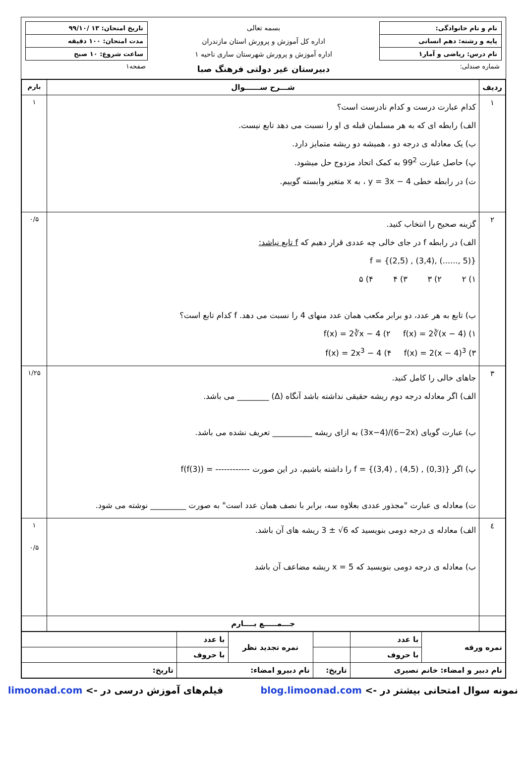نام و نام خانوادگی:
پایه و رشته: دهم انسانی
نام درس: ریاضی و آمار۱
شماره صندلی:
بسمه تعالی
اداره کل آموزش و پرورش استان مازندران
اداره آموزش و پرورش شهرستان ساری ناحیه ۱
دبیرستان غیر دولتی فرهنگ صبا
تاریخ امتحان: ۱۳ /۹۹/۱۰
مدت امتحان: ۱۰۰ دقیقه
ساعت شروع: ۱۰ صبح
صفحه۱
| ردیف | شـــرح ســــــوال | بارم |
| --- | --- | --- |
| ۱ | کدام عبارت درست و کدام نادرست است؟ الف) رابطه ای که به هر مسلمان قبله ی او را نسبت می دهد تابع نیست. ب) یک معادله ی درجه دو ، همیشه دو ریشه متمایز دارد. پ) حاصل عبارت 99<sup>2</sup> به کمک اتحاد مزدوج حل میشود. ت) در رابطه خطی y = 3x − 4 ، به x متغیر وابسته گوییم. | ۱ |
| ۲ | گزینه صحیح را انتخاب کنید. الف) در رابطه f در جای خالی چه عددی قرار دهیم که f تابع نباشد: f = {(2,5) , (3,4), (......, 5)} ۱) ۲ ۲) ۳ ۳) ۴ ۴) ۵ ب) تابع به هر عدد، دو برابر مکعب همان عدد منهای 4 را نسبت می دهد. f کدام تابع است؟ ۱) f(x) = 2∛(x − 4) ۲) f(x) = 2∛x − 4 ۳) f(x) = 2(x − 4)<sup>3</sup> ۴) f(x) = 2x<sup>3</sup> − 4 | ۰/۵ |
| ۳ | جاهای خالی را کامل کنید. الف) اگر معادله درجه دوم ریشه حقیقی نداشته باشد آنگاه (Δ) ________ می باشد. ب) عبارت گویای (3x−4)/(6−2x) به ازای ریشه __________ تعریف نشده می باشد. پ) اگر f = {(3,4) , (4,5) , (0,3)} را داشته باشیم، در این صورت ------------ = f(f(3)) ت) معادله ی عبارت "مجذور عددی بعلاوه سه، برابر با نصف همان عدد است" به صورت _________ نوشته می شود. | ۱/۲۵ |
| ٤ | الف) معادله ی درجه دومی بنویسید که 3 ± √6 ریشه های آن باشد. ب) معادله ی درجه دومی بنویسید که x = 5 ریشه مضاعف آن باشد | ۱ ۰/۵ |
| | جـــمـــــع بــــارم | |
| نمره ورقه | با عدد | | نمره تجدید نظر | با عدد | |
| | با حروف | | | با حروف | |
| نام دبیر و امضاء: خانم نصیری | | تاریخ: | نام دبیرو امضاء: | | تاریخ: |
نمونه سوال امتحانی بیشتر در -> blog.limoonad.com فیلم‌های آموزش درسی در -> limoonad.com